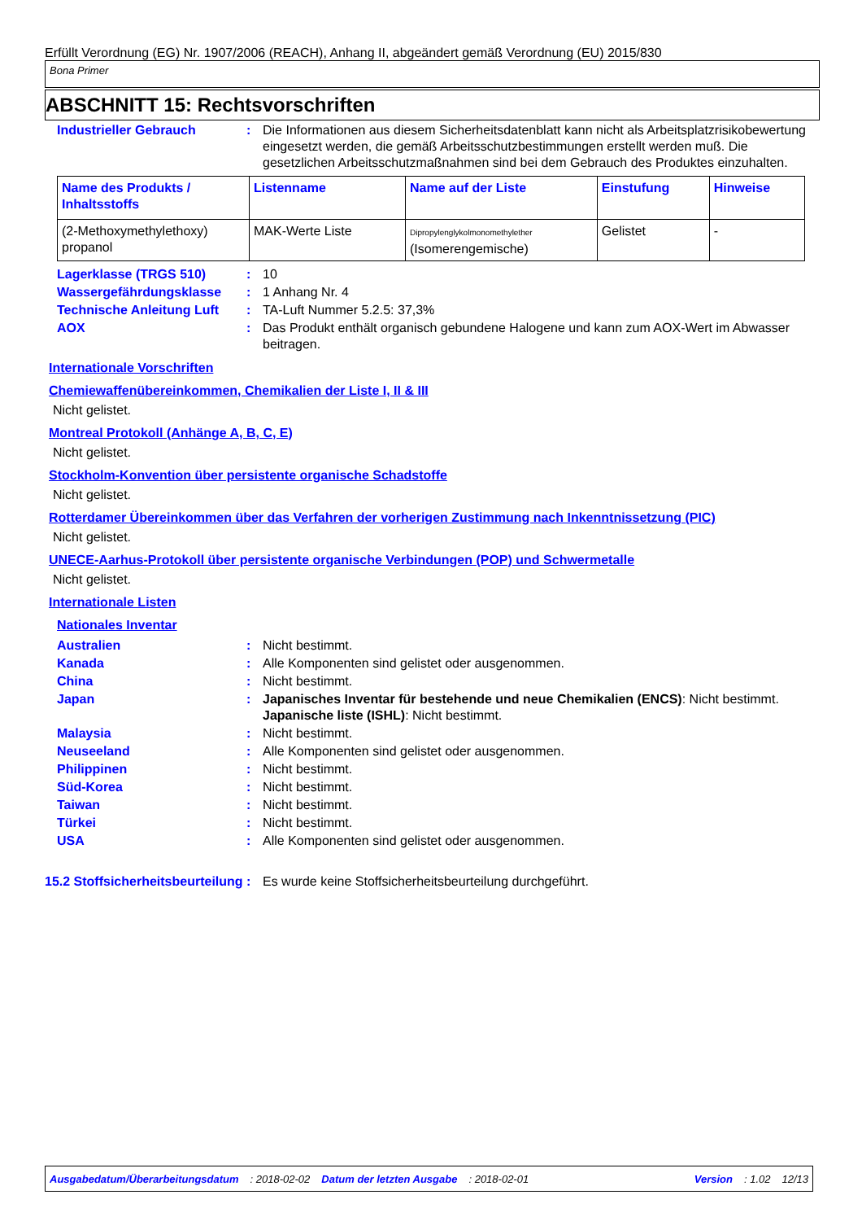Erfüllt Verordnung (EG) Nr. 1907/2006 (REACH), Anhang II, abgeändert gemäß Verordnung (EU) 2015/830
Bona Primer
ABSCHNITT 15: Rechtsvorschriften
Industrieller Gebrauch : Die Informationen aus diesem Sicherheitsdatenblatt kann nicht als Arbeitsplatzrisikobewertung eingesetzt werden, die gemäß Arbeitsschutzbestimmungen erstellt werden muß. Die gesetzlichen Arbeitsschutzmaßnahmen sind bei dem Gebrauch des Produktes einzuhalten.
| Name des Produkts / Inhaltsstoffs | Listenname | Name auf der Liste | Einstufung | Hinweise |
| --- | --- | --- | --- | --- |
| (2-Methoxymethylethoxy) propanol | MAK-Werte Liste | Dipropylenglykolmonomethylether (Isomerengemische) | Gelistet | - |
Lagerklasse (TRGS 510) : 10
Wassergefährdungsklasse : 1 Anhang Nr. 4
Technische Anleitung Luft
: TA-Luft Nummer 5.2.5: 37,3%
AOX : Das Produkt enthält organisch gebundene Halogene und kann zum AOX-Wert im Abwasser beitragen.
Internationale Vorschriften
Chemiewaffenübereinkommen, Chemikalien der Liste I, II & III
Nicht gelistet.
Montreal Protokoll (Anhänge A, B, C, E)
Nicht gelistet.
Stockholm-Konvention über persistente organische Schadstoffe
Nicht gelistet.
Rotterdamer Übereinkommen über das Verfahren der vorherigen Zustimmung nach Inkenntnissetzung (PIC)
Nicht gelistet.
UNECE-Aarhus-Protokoll über persistente organische Verbindungen (POP) und Schwermetalle
Nicht gelistet.
Internationale Listen
Nationales Inventar
Australien : Nicht bestimmt.
Kanada : Alle Komponenten sind gelistet oder ausgenommen.
China : Nicht bestimmt.
Japan : Japanisches Inventar für bestehende und neue Chemikalien (ENCS): Nicht bestimmt.
Japanische liste (ISHL): Nicht bestimmt.
Malaysia : Nicht bestimmt.
Neuseeland : Alle Komponenten sind gelistet oder ausgenommen.
Philippinen : Nicht bestimmt.
Süd-Korea : Nicht bestimmt.
Taiwan : Nicht bestimmt.
Türkei : Nicht bestimmt.
USA : Alle Komponenten sind gelistet oder ausgenommen.
15.2 Stoffsicherheitsbeurteilung
: Es wurde keine Stoffsicherheitsbeurteilung durchgeführt.
Ausgabedatum/Überarbeitungsdatum: 2018-02-02 Datum der letzten Ausgabe: 2018-02-01 Version: 1.02 12/13